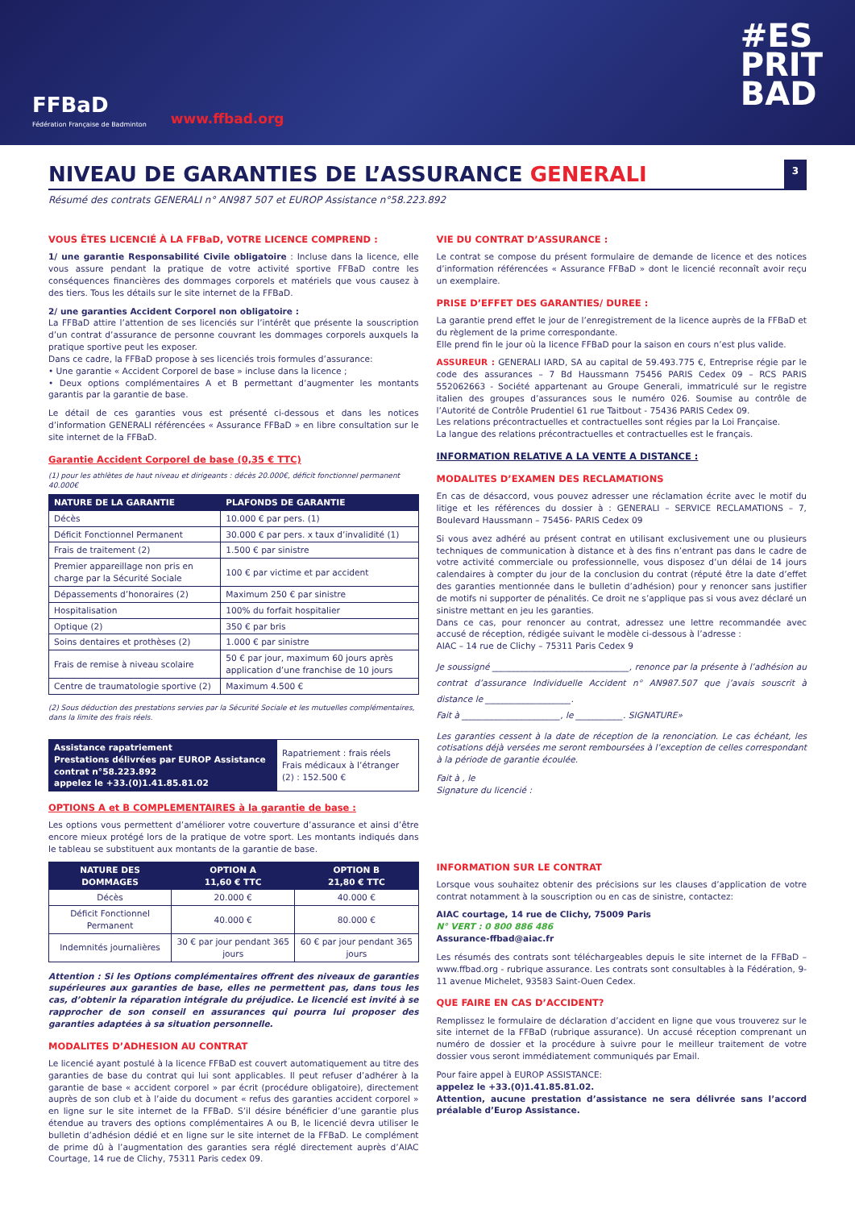FFBaD
Fédération Française de Badminton
www.ffbad.org
#ES
PRIT
BAD
NIVEAU DE GARANTIES DE L’ASSURANCE GENERALI 3
Résumé des contrats GENERALI n° AN987 507 et EUROP Assistance n°58.223.892
VOUS ÊTES LICENCIÉ À LA FFBaD, VOTRE LICENCE COMPREND :
1/ une garantie Responsabilité Civile obligatoire : Incluse dans la licence, elle vous assure pendant la pratique de votre activité sportive FFBaD contre les conséquences financières des dommages corporels et matériels que vous causez à des tiers. Tous les détails sur le site internet de la FFBaD.
2/ une garanties Accident Corporel non obligatoire :
La FFBaD attire l’attention de ses licenciés sur l’intérêt que présente la souscription d’un contrat d’assurance de personne couvrant les dommages corporels auxquels la pratique sportive peut les exposer.
Dans ce cadre, la FFBaD propose à ses licenciés trois formules d’assurance:
• Une garantie « Accident Corporel de base » incluse dans la licence ;
• Deux options complémentaires A et B permettant d’augmenter les montants garantis par la garantie de base.
Le détail de ces garanties vous est présenté ci-dessous et dans les notices d’information GENERALI référencées « Assurance FFBaD » en libre consultation sur le site internet de la FFBaD.
Garantie Accident Corporel de base (0,35 € TTC)
(1) pour les athlètes de haut niveau et dirigeants : décès 20.000€, déficit fonctionnel permanent 40.000€
| NATURE DE LA GARANTIE | PLAFONDS DE GARANTIE |
| --- | --- |
| Décès | 10.000 € par pers. (1) |
| Déficit Fonctionnel Permanent | 30.000 € par pers. x taux d’invalidité (1) |
| Frais de traitement (2) | 1.500 € par sinistre |
| Premier appareillage non pris en charge par la Sécurité Sociale | 100 € par victime et par accident |
| Dépassements d’honoraires (2) | Maximum 250 € par sinistre |
| Hospitalisation | 100% du forfait hospitalier |
| Optique (2) | 350 € par bris |
| Soins dentaires et prothèses (2) | 1.000 € par sinistre |
| Frais de remise à niveau scolaire | 50 € par jour, maximum 60 jours après application d’une franchise de 10 jours |
| Centre de traumatologie sportive (2) | Maximum 4.500 € |
(2) Sous déduction des prestations servies par la Sécurité Sociale et les mutuelles complémentaires, dans la limite des frais réels.
| Assistance rapatriement Prestations délivrées par EUROP Assistance contrat n°58.223.892 appelez le +33.(0)1.41.85.81.02 | Rapatriement : frais réels Frais médicaux à l’étranger (2) : 152.500 € |
OPTIONS A et B COMPLEMENTAIRES à la garantie de base :
Les options vous permettent d’améliorer votre couverture d’assurance et ainsi d’être encore mieux protégé lors de la pratique de votre sport. Les montants indiqués dans le tableau se substituent aux montants de la garantie de base.
| NATURE DES DOMMAGES | OPTION A 11,60 € TTC | OPTION B 21,80 € TTC |
| --- | --- | --- |
| Décès | 20.000 € | 40.000 € |
| Déficit Fonctionnel Permanent | 40.000 € | 80.000 € |
| Indemnités journalières | 30 € par jour pendant 365 jours | 60 € par jour pendant 365 jours |
Attention : Si les Options complémentaires offrent des niveaux de garanties supérieures aux garanties de base, elles ne permettent pas, dans tous les cas, d’obtenir la réparation intégrale du préjudice. Le licencié est invité à se rapprocher de son conseil en assurances qui pourra lui proposer des garanties adaptées à sa situation personnelle.
MODALITES D’ADHESION AU CONTRAT
Le licencié ayant postulé à la licence FFBaD est couvert automatiquement au titre des garanties de base du contrat qui lui sont applicables. Il peut refuser d’adhérer à la garantie de base « accident corporel » par écrit (procédure obligatoire), directement auprès de son club et à l’aide du document « refus des garanties accident corporel » en ligne sur le site internet de la FFBaD. S’il désire bénéficier d’une garantie plus étendue au travers des options complémentaires A ou B, le licencié devra utiliser le bulletin d’adhésion dédié et en ligne sur le site internet de la FFBaD. Le complément de prime dû à l’augmentation des garanties sera réglé directement auprès d’AIAC Courtage, 14 rue de Clichy, 75311 Paris cedex 09.
VIE DU CONTRAT D’ASSURANCE :
Le contrat se compose du présent formulaire de demande de licence et des notices d’information référencées « Assurance FFBaD » dont le licencié reconnaît avoir reçu un exemplaire.
PRISE D’EFFET DES GARANTIES/ DUREE :
La garantie prend effet le jour de l’enregistrement de la licence auprès de la FFBaD et du règlement de la prime correspondante.
Elle prend fin le jour où la licence FFBaD pour la saison en cours n’est plus valide.
ASSUREUR : GENERALI IARD, SA au capital de 59.493.775 €, Entreprise régie par le code des assurances – 7 Bd Haussmann 75456 PARIS Cedex 09 – RCS PARIS 552062663 - Société appartenant au Groupe Generali, immatriculé sur le registre italien des groupes d’assurances sous le numéro 026. Soumise au contrôle de l’Autorité de Contrôle Prudentiel 61 rue Taitbout - 75436 PARIS Cedex 09.
Les relations précontractuelles et contractuelles sont régies par la Loi Française.
La langue des relations précontractuelles et contractuelles est le français.
INFORMATION RELATIVE A LA VENTE A DISTANCE :
MODALITES D’EXAMEN DES RECLAMATIONS
En cas de désaccord, vous pouvez adresser une réclamation écrite avec le motif du litige et les références du dossier à : GENERALI – SERVICE RECLAMATIONS – 7, Boulevard Haussmann – 75456- PARIS Cedex 09
Si vous avez adhéré au présent contrat en utilisant exclusivement une ou plusieurs techniques de communication à distance et à des fins n’entrant pas dans le cadre de votre activité commerciale ou professionnelle, vous disposez d’un délai de 14 jours calendaires à compter du jour de la conclusion du contrat (réputé être la date d’effet des garanties mentionnée dans le bulletin d’adhésion) pour y renoncer sans justifier de motifs ni supporter de pénalités. Ce droit ne s’applique pas si vous avez déclaré un sinistre mettant en jeu les garanties.
Dans ce cas, pour renoncer au contrat, adressez une lettre recommandée avec accusé de réception, rédigée suivant le modèle ci-dessous à l’adresse :
AIAC – 14 rue de Clichy – 75311 Paris Cedex 9
Je soussigné ________________________________, renonce par la présente à l’adhésion au contrat d’assurance Individuelle Accident n° AN987.507 que j’avais souscrit à distance le ____________________.
Fait à _______________________, le ___________. SIGNATURE»
Les garanties cessent à la date de réception de la renonciation. Le cas échéant, les cotisations déjà versées me seront remboursées à l’exception de celles correspondant à la période de garantie écoulée.
Fait à , le
Signature du licencié :
INFORMATION SUR LE CONTRAT
Lorsque vous souhaitez obtenir des précisions sur les clauses d’application de votre contrat notamment à la souscription ou en cas de sinistre, contactez:
AIAC courtage, 14 rue de Clichy, 75009 Paris
N° VERT : 0 800 886 486
Assurance-ffbad@aiac.fr
Les résumés des contrats sont téléchargeables depuis le site internet de la FFBaD – www.ffbad.org - rubrique assurance. Les contrats sont consultables à la Fédération, 9-11 avenue Michelet, 93583 Saint-Ouen Cedex.
QUE FAIRE EN CAS D’ACCIDENT?
Remplissez le formulaire de déclaration d’accident en ligne que vous trouverez sur le site internet de la FFBaD (rubrique assurance). Un accusé réception comprenant un numéro de dossier et la procédure à suivre pour le meilleur traitement de votre dossier vous seront immédiatement communiqués par Email.
Pour faire appel à EUROP ASSISTANCE:
appelez le +33.(0)1.41.85.81.02.
Attention, aucune prestation d’assistance ne sera délivrée sans l’accord préalable d’Europ Assistance.